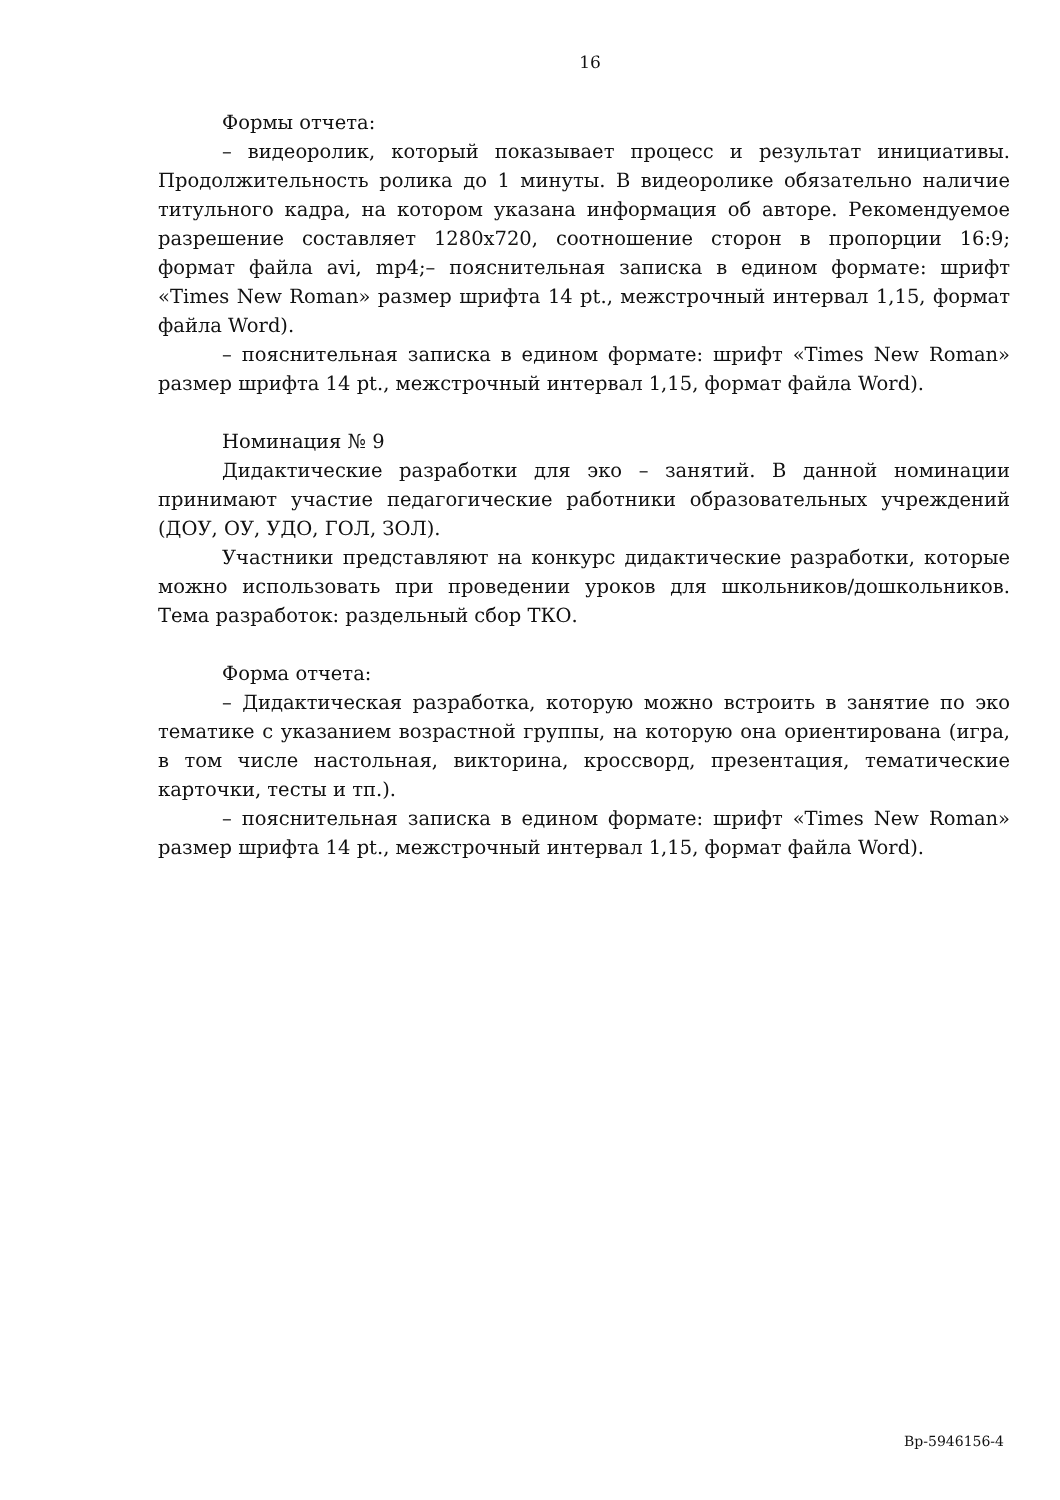16
Формы отчета:
– видеоролик, который показывает процесс и результат инициативы. Продолжительность ролика до 1 минуты. В видеоролике обязательно наличие титульного кадра, на котором указана информация об авторе. Рекомендуемое разрешение составляет 1280x720, соотношение сторон в пропорции 16:9; формат файла avi, mp4;– пояснительная записка в едином формате: шрифт «Times New Roman» размер шрифта 14 pt., межстрочный интервал 1,15, формат файла Word).
– пояснительная записка в едином формате: шрифт «Times New Roman» размер шрифта 14 pt., межстрочный интервал 1,15, формат файла Word).
Номинация № 9
Дидактические разработки для эко – занятий. В данной номинации принимают участие педагогические работники образовательных учреждений (ДОУ, ОУ, УДО, ГОЛ, ЗОЛ).
Участники представляют на конкурс дидактические разработки, которые можно использовать при проведении уроков для школьников/дошкольников. Тема разработок: раздельный сбор ТКО.
Форма отчета:
– Дидактическая разработка, которую можно встроить в занятие по эко тематике с указанием возрастной группы, на которую она ориентирована (игра, в том числе настольная, викторина, кроссворд, презентация, тематические карточки, тесты и тп.).
– пояснительная записка в едином формате: шрифт «Times New Roman» размер шрифта 14 pt., межстрочный интервал 1,15, формат файла Word).
Вр-5946156-4